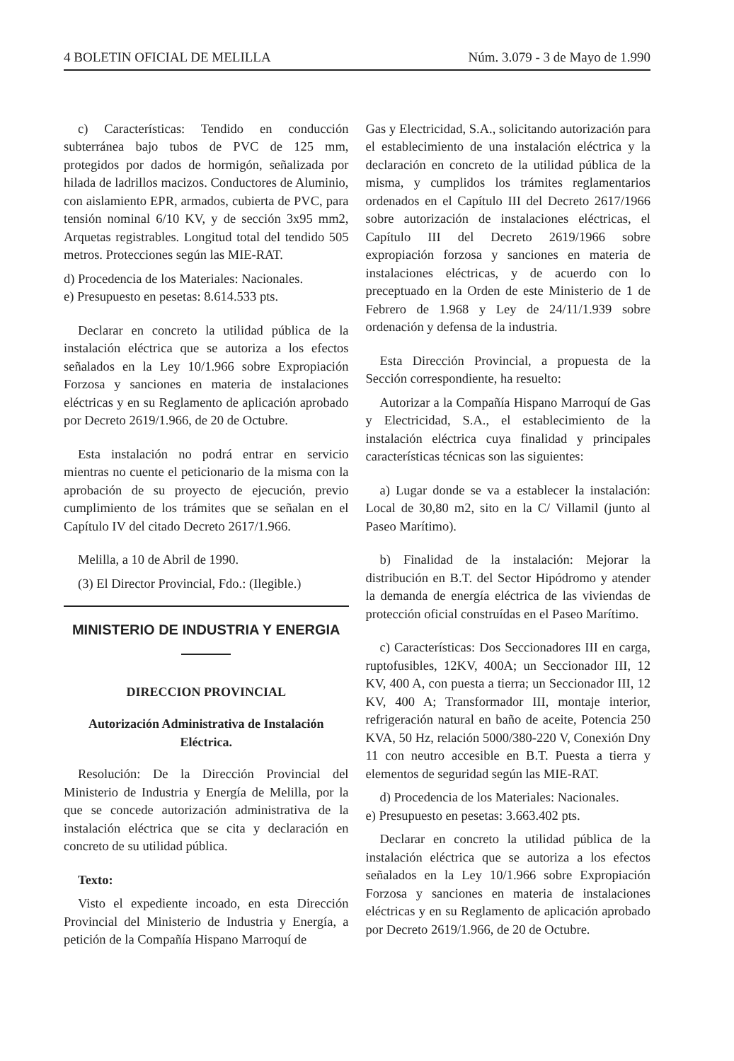4 BOLETIN OFICIAL DE MELILLA Núm. 3.079 - 3 de Mayo de 1.990
c) Características: Tendido en conducción subterránea bajo tubos de PVC de 125 mm, protegidos por dados de hormigón, señalizada por hilada de ladrillos macizos. Conductores de Aluminio, con aislamiento EPR, armados, cubierta de PVC, para tensión nominal 6/10 KV, y de sección 3x95 mm2, Arquetas registrables. Longitud total del tendido 505 metros. Protecciones según las MIE-RAT.
d) Procedencia de los Materiales: Nacionales.
e) Presupuesto en pesetas: 8.614.533 pts.
Declarar en concreto la utilidad pública de la instalación eléctrica que se autoriza a los efectos señalados en la Ley 10/1.966 sobre Expropiación Forzosa y sanciones en materia de instalaciones eléctricas y en su Reglamento de aplicación aprobado por Decreto 2619/1.966, de 20 de Octubre.
Esta instalación no podrá entrar en servicio mientras no cuente el peticionario de la misma con la aprobación de su proyecto de ejecución, previo cumplimiento de los trámites que se señalan en el Capítulo IV del citado Decreto 2617/1.966.
Melilla, a 10 de Abril de 1990.
(3) El Director Provincial, Fdo.: (Ilegible.)
MINISTERIO DE INDUSTRIA Y ENERGIA
DIRECCION PROVINCIAL
Autorización Administrativa de Instalación Eléctrica.
Resolución: De la Dirección Provincial del Ministerio de Industria y Energía de Melilla, por la que se concede autorización administrativa de la instalación eléctrica que se cita y declaración en concreto de su utilidad pública.
Texto:
Visto el expediente incoado, en esta Dirección Provincial del Ministerio de Industria y Energía, a petición de la Compañía Hispano Marroquí de
Gas y Electricidad, S.A., solicitando autorización para el establecimiento de una instalación eléctrica y la declaración en concreto de la utilidad pública de la misma, y cumplidos los trámites reglamentarios ordenados en el Capítulo III del Decreto 2617/1966 sobre autorización de instalaciones eléctricas, el Capítulo III del Decreto 2619/1966 sobre expropiación forzosa y sanciones en materia de instalaciones eléctricas, y de acuerdo con lo preceptuado en la Orden de este Ministerio de 1 de Febrero de 1.968 y Ley de 24/11/1.939 sobre ordenación y defensa de la industria.
Esta Dirección Provincial, a propuesta de la Sección correspondiente, ha resuelto:
Autorizar a la Compañía Hispano Marroquí de Gas y Electricidad, S.A., el establecimiento de la instalación eléctrica cuya finalidad y principales características técnicas son las siguientes:
a) Lugar donde se va a establecer la instalación: Local de 30,80 m2, sito en la C/ Villamil (junto al Paseo Marítimo).
b) Finalidad de la instalación: Mejorar la distribución en B.T. del Sector Hipódromo y atender la demanda de energía eléctrica de las viviendas de protección oficial construídas en el Paseo Marítimo.
c) Características: Dos Seccionadores III en carga, ruptofusibles, 12KV, 400A; un Seccionador III, 12 KV, 400 A, con puesta a tierra; un Seccionador III, 12 KV, 400 A; Transformador III, montaje interior, refrigeración natural en baño de aceite, Potencia 250 KVA, 50 Hz, relación 5000/380-220 V, Conexión Dny 11 con neutro accesible en B.T. Puesta a tierra y elementos de seguridad según las MIE-RAT.
d) Procedencia de los Materiales: Nacionales.
e) Presupuesto en pesetas: 3.663.402 pts.
Declarar en concreto la utilidad pública de la instalación eléctrica que se autoriza a los efectos señalados en la Ley 10/1.966 sobre Expropiación Forzosa y sanciones en materia de instalaciones eléctricas y en su Reglamento de aplicación aprobado por Decreto 2619/1.966, de 20 de Octubre.